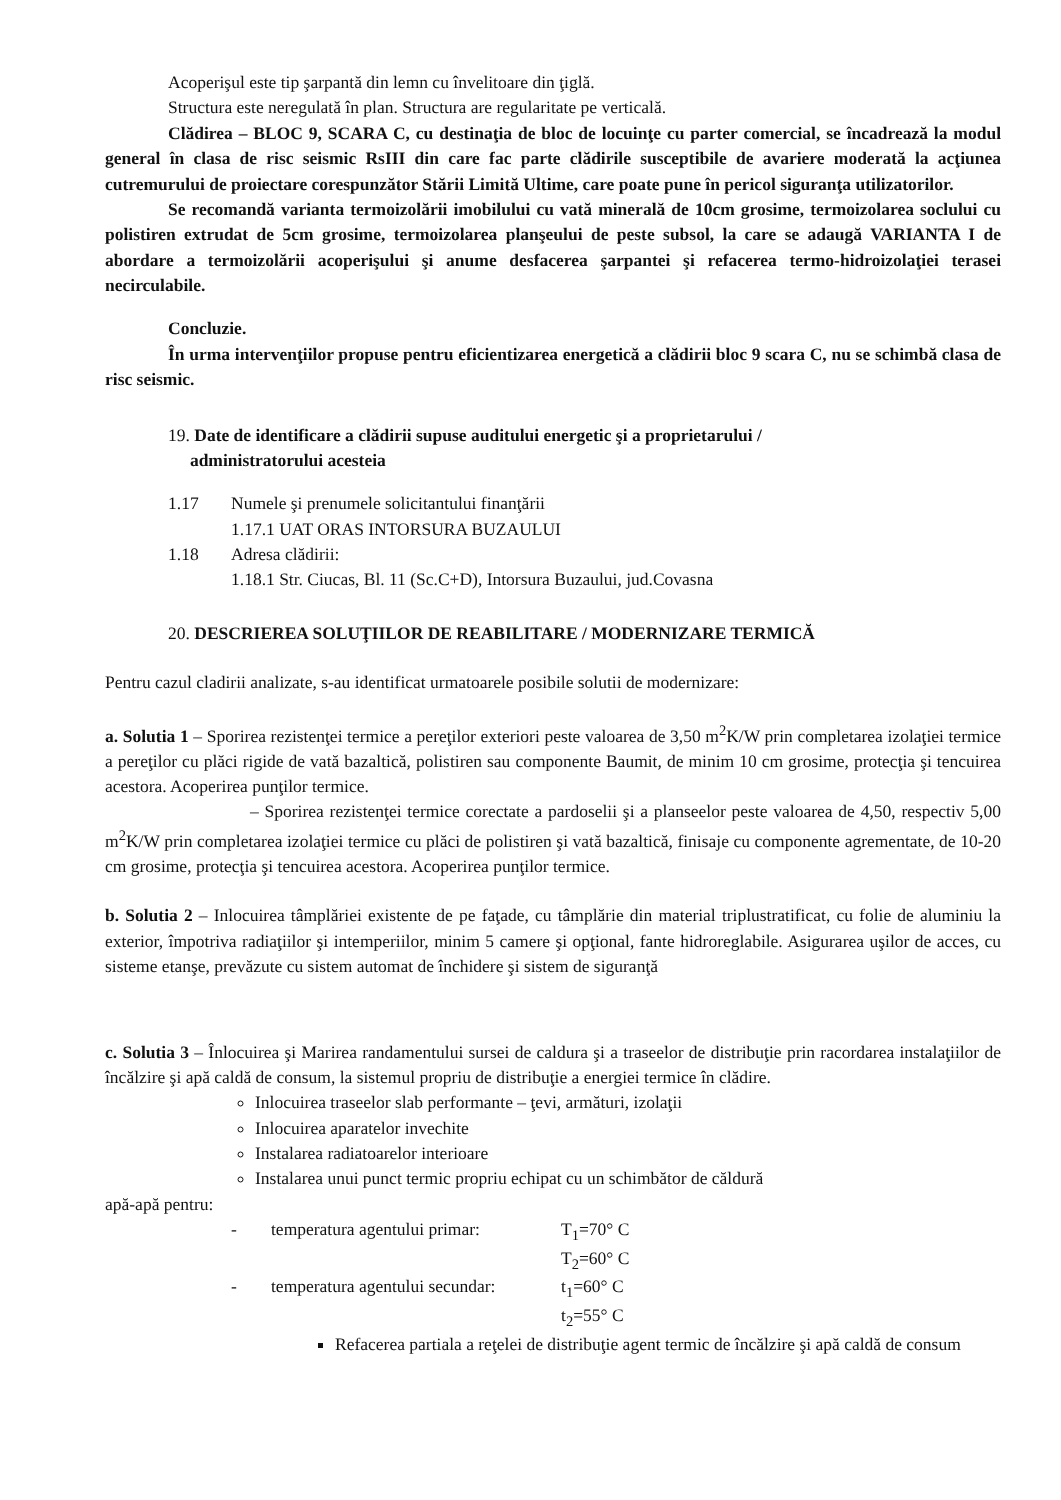Acoperişul este tip şarpantă din lemn cu învelitoare din ţiglă.
Structura este neregulată în plan. Structura are regularitate pe verticală.
Clădirea – BLOC 9, SCARA C, cu destinaţia de bloc de locuinţe cu parter comercial, se încadrează la modul general în clasa de risc seismic RsIII din care fac parte clădirile susceptibile de avariere moderată la acţiunea cutremurului de proiectare corespunzător Stării Limită Ultime, care poate pune în pericol siguranţa utilizatorilor.
Se recomandă varianta termoizolării imobilului cu vată minerală de 10cm grosime, termoizolarea soclului cu polistiren extrudat de 5cm grosime, termoizolarea planşeului de peste subsol, la care se adaugă VARIANTA I de abordare a termoizolării acoperişului şi anume desfacerea şarpantei şi refacerea termo-hidroizolaţiei terasei necirculabile.
Concluzie.
În urma intervenţiilor propuse pentru eficientizarea energetică a clădirii bloc 9 scara C, nu se schimbă clasa de risc seismic.
19. Date de identificare a clădirii supuse auditului energetic şi a proprietarului /
administratorului acesteia
1.17 Numele şi prenumele solicitantului finanţării
1.17.1 UAT ORAS INTORSURA BUZAULUI
1.18 Adresa clădirii:
1.18.1 Str. Ciucas, Bl. 11 (Sc.C+D), Intorsura Buzaului, jud.Covasna
20. DESCRIEREA SOLUŢIILOR DE REABILITARE / MODERNIZARE TERMICĂ
Pentru cazul cladirii analizate, s-au identificat urmatoarele posibile solutii de modernizare:
a. Solutia 1 – Sporirea rezistenţei termice a pereţilor exteriori peste valoarea de 3,50 m<sup>2</sup>K/W prin completarea izolaţiei termice a pereţilor cu plăci rigide de vată bazaltică, polistiren sau componente Baumit, de minim 10 cm grosime, protecţia şi tencuirea acestora. Acoperirea punţilor termice.
– Sporirea rezistenţei termice corectate a pardoselii şi a planseelor peste valoarea de 4,50, respectiv 5,00 m<sup>2</sup>K/W prin completarea izolaţiei termice cu plăci de polistiren şi vată bazaltică, finisaje cu componente agrementate, de 10-20 cm grosime, protecţia şi tencuirea acestora. Acoperirea punţilor termice.
b. Solutia 2 – Inlocuirea tâmplăriei existente de pe faţade, cu tâmplărie din material triplustratificat, cu folie de aluminiu la exterior, împotriva radiaţiilor şi intemperiilor, minim 5 camere şi opţional, fante hidroreglabile. Asigurarea uşilor de acces, cu sisteme etanşe, prevăzute cu sistem automat de închidere şi sistem de siguranţă
c. Solutia 3 – Înlocuirea şi Marirea randamentului sursei de caldura şi a traseelor de distribuţie prin racordarea instalaţiilor de încălzire şi apă caldă de consum, la sistemul propriu de distribuţie a energiei termice în clădire.
Inlocuirea traseelor slab performante – ţevi, armături, izolaţii
Inlocuirea aparatelor invechite
Instalarea radiatoarelor interioare
Instalarea unui punct termic propriu echipat cu un schimbător de căldură
apă-apă pentru:
- temperatura agentului primar: T<sub>1</sub>=70° C
T<sub>2</sub>=60° C
- temperatura agentului secundar: t<sub>1</sub>=60° C
t<sub>2</sub>=55° C
Refacerea partiala a reţelei de distribuţie agent termic de încălzire şi apă caldă de consum